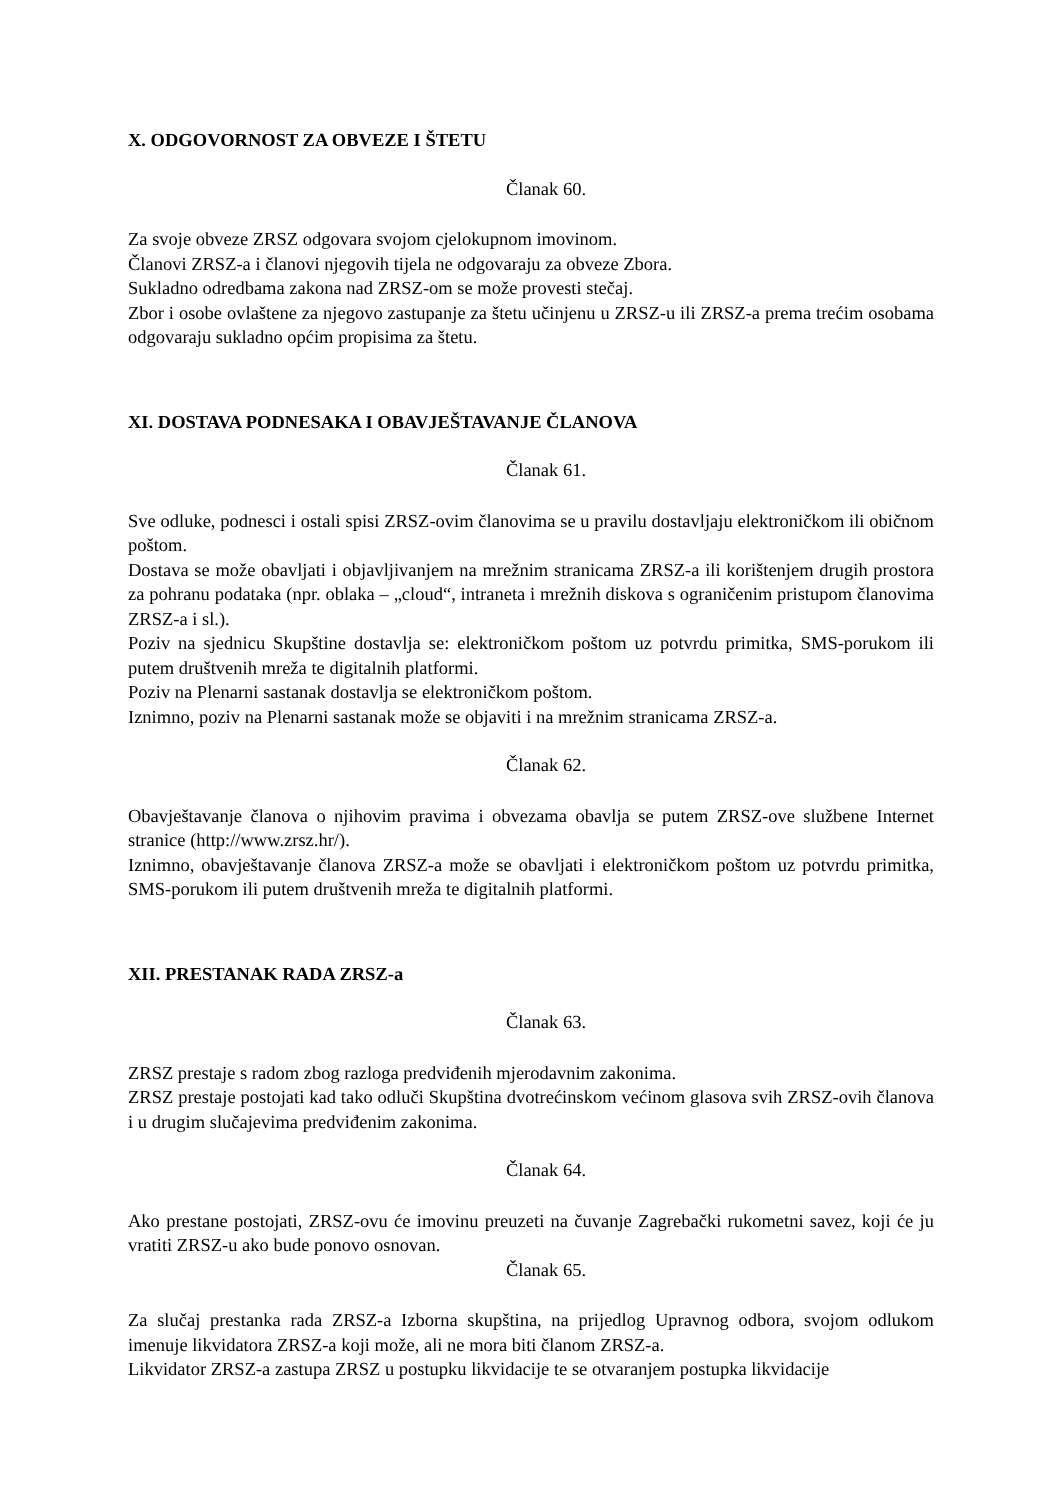X. ODGOVORNOST ZA OBVEZE I ŠTETU
Članak 60.
Za svoje obveze ZRSZ odgovara svojom cjelokupnom imovinom.
Članovi ZRSZ-a i članovi njegovih tijela ne odgovaraju za obveze Zbora.
Sukladno odredbama zakona nad ZRSZ-om se može provesti stečaj.
Zbor i osobe ovlaštene za njegovo zastupanje za štetu učinjenu u ZRSZ-u ili ZRSZ-a prema trećim osobama odgovaraju sukladno općim propisima za štetu.
XI. DOSTAVA PODNESAKA I OBAVJEŠTAVANJE ČLANOVA
Članak 61.
Sve odluke, podnesci i ostali spisi ZRSZ-ovim članovima se u pravilu dostavljaju elektroničkom ili običnom poštom.
Dostava se može obavljati i objavljivanjem na mrežnim stranicama ZRSZ-a ili korištenjem drugih prostora za pohranu podataka (npr. oblaka – „cloud“, intraneta i mrežnih diskova s ograničenim pristupom članovima ZRSZ-a i sl.).
Poziv na sjednicu Skupštine dostavlja se: elektroničkom poštom uz potvrdu primitka, SMS-porukom ili putem društvenih mreža te digitalnih platformi.
Poziv na Plenarni sastanak dostavlja se elektroničkom poštom.
Iznimno, poziv na Plenarni sastanak može se objaviti i na mrežnim stranicama ZRSZ-a.
Članak 62.
Obavještavanje članova o njihovim pravima i obvezama obavlja se putem ZRSZ-ove službene Internet stranice (http://www.zrsz.hr/).
Iznimno, obavještavanje članova ZRSZ-a može se obavljati i elektroničkom poštom uz potvrdu primitka, SMS-porukom ili putem društvenih mreža te digitalnih platformi.
XII. PRESTANAK RADA ZRSZ-a
Članak 63.
ZRSZ prestaje s radom zbog razloga predviđenih mjerodavnim zakonima.
ZRSZ prestaje postojati kad tako odluči Skupština dvotrećinskom većinom glasova svih ZRSZ-ovih članova i u drugim slučajevima predviđenim zakonima.
Članak 64.
Ako prestane postojati, ZRSZ-ovu će imovinu preuzeti na čuvanje Zagrebački rukometni savez, koji će ju vratiti ZRSZ-u ako bude ponovo osnovan.
Članak 65.
Za slučaj prestanka rada ZRSZ-a Izborna skupština, na prijedlog Upravnog odbora, svojom odlukom imenuje likvidatora ZRSZ-a koji može, ali ne mora biti članom ZRSZ-a.
Likvidator ZRSZ-a zastupa ZRSZ u postupku likvidacije te se otvaranjem postupka likvidacije